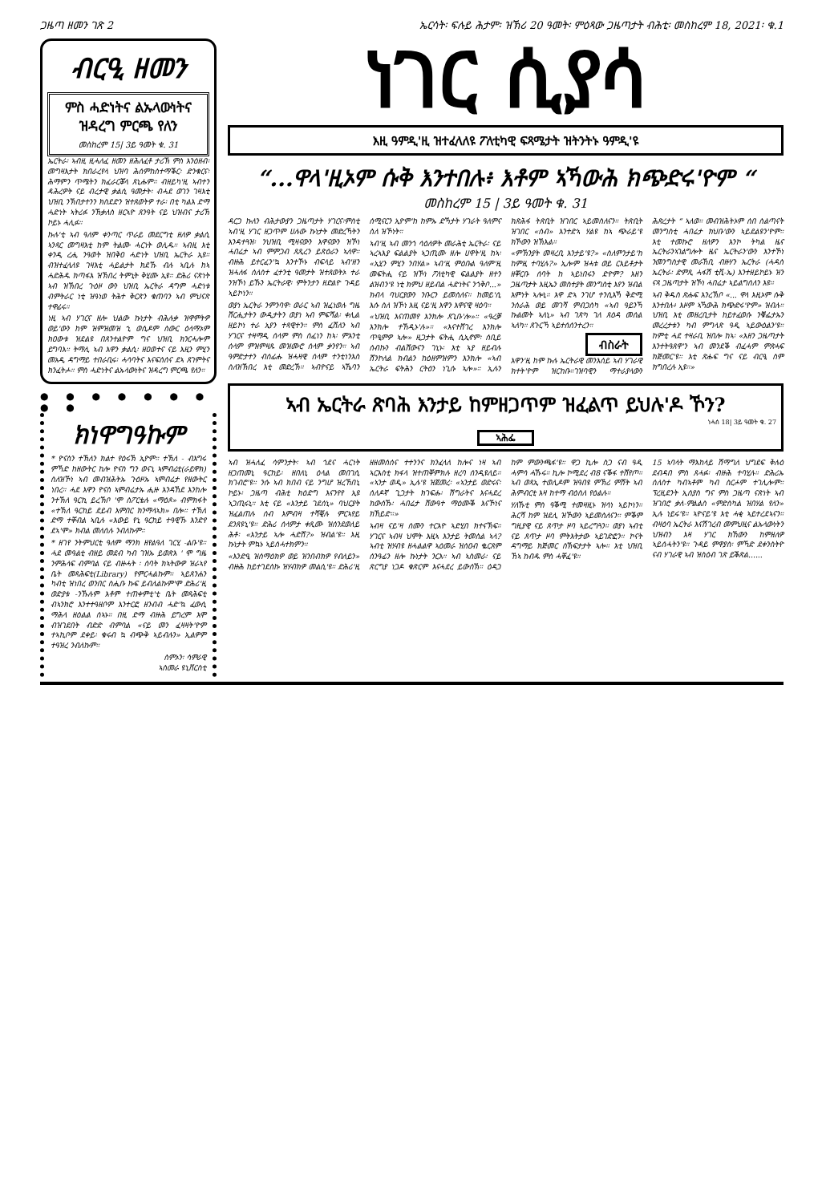ጋዜጣ ዘመን ገጽ 2 ኤርሳት፡ ፍሉይ ሕታም፡ ዝኽሪ 20 ዓመት፡ ምዕጻው ጋዜጣታት ብሕቲ፡ መስከረም 18, 2021፡ ቁ.1
ብርዒ ዘመን
ምስ ሓድነትና ልኡላውነትና ዝዳረግ ምርጫ የለን
መስከረም 15| 3ይ ዓመት ቁ. 31
ኤርትራ፡ ኣብዚ ዚሓለፈ ዘመን ዘሕለፈቶ ታሪኽ ምስ እንዕዘብ፡ መግዛእታት ክበራረየላ ህዝባ ሕሰምከስተማቕር፡ ድንቁርና፡ ሕማምን ጥሜትን ክፈራርቖላ ጸኒሑም። ብዘይካ'ዚ ኣብተን ዳሕረዎት ናይ ብረታዊ ቃልሲ ዓመታት፡ ብሓደ ወገን ገዛእቲ ህዝቢ ንኽበታተንን ክስደድን ዝተጸወትዎ ተራ፡ በቲ ካልእ ድማ ሓድነት ኣትሪፉ ንኽቃለስ ዘርኣዮ ጸንዓት ናይ ህዝብና ታሪኽ ኮይኑ ሓሊፉ።
ኩሉ'ቲ ኣብ ዓለም ቀንጣር ጥራይ መደርግቲ ዘለዎ ቃልሲ ኣንጻር መግዛእቲ ከም ትልሙ ሓርነት ወሊዱ። ኣብዚ እቲ ቀንዲ ረሒ ንዓወት ዝበቅዐ ሓድነት ህዝቢ ኤርትራ ኢዩ። ብዝተፈላለዩ ገዛእቲ ሓይልታት ክደኹ ብሉ ኣቢሉ ከኣ ሓድሕዱ ክጣፋእ ዝኽበረ ትምኒት ቅሂሙ ኢዩ። ድሕሪ ናጽነት ኣብ ዝኽበረ ጉዕዞ ውን ህዝቢ ኤርትራ ዳግም ሓድነቱ ብምትራር ነቲ ዝዓነወ ትሕተ ቅርጽን ቁጠባን ኣብ ምህናጽ ተዋፊሩ።
ነዚ ኣብ ሃገርና ዘሎ ህልው ኩነታት ብሕሉቃ ዝዋምትዎ ወይ'ውን ከም ዝምዝመዝ ኂ ወሲዶም ስውር ዕላማኦም ክዐውቱ ዝደልዩ በጸንተልዮም ግና ህዝቢ ክንርሓሎም ይግባእ። ትማሊ ኣብ እዋን ቃልሲ፡ ዘዐወተና ናይ እዚን ምሂን መአዲ ዳግማይ ተበራቢሩ፡ ሓሳባትና እናፍሰሰና ደኣ ጸገምትና ክንፈትሖ። ምስ ሓድነትና ልኡላውነትና ዝዳረግ ምርጫ የለን።
● ● ● ● ● ● ● ● ●
ክነዋግዓኩም
* ዮናስን ተኽለን ክልተ የዕሩኽ ኢዮም። ተኽለ - ብእግሩ ምኻድ ከዘውትር ከሎ ዮናስ ግን ወናኒ ኣምብሬቲ(ራይዋክ) ስለዝኾነ ኣብ መብዝሕትኡ ጉዕዞኡ ኣምብሬታ የዘውትር ነበረ። ሓደ እዋን ዮናስ ኣምብሬታኡ ሒዙ እንዳኸደ እንከሎ ንተኽለ ዓርኪ ይረኽቦ 'ሞ ስፖርቴሉ «ማዕጾ» ብምክፋት «ተኽለ ዓርከይ ደይብ እምበር ክንማላኣክ» በሎ። ተኽለ ድማ ተቐብል ኣቢሉ «እውይ የኒ ዓርከይ ተዓዊኹ እንድየ ደኣ'ሞ» ክብል መለሰሉ ንብለኩም።
* ዘገየ ንትምህርቲ ዓለም ማንክ ዘየልዓለ ገርሂ -ልቡ'ዩ። ሓደ መዓልቲ ብዘይ መደብ ካብ ገዝኡ ይወጽእ ' ሞ ግዜ ንምሕላፍ ብምባል ናይ ብዙሓት ፡ ሰባት ክኣትውዎ ዝራኣየ ቤት መጻሕፍቲ(Library) የምርሓልኩም። ኣይጸንሐን ካብቲ ዝነበረ ወንበር ስሒቡ ኩፍ ይብለልኩም'ሞ ድሕሪ'ዚ ወድያቱ -ንኹሉም እቶም ተጠቀምቲ'ቲ ቤት መጻሕፍቲ ብኣንክሮ እንተተዓዘቦም እንተርፎ ዘንብብ ሓድ'ኳ ፈውሲ ማሕላ ዘዕልል ሰኣኑ። በዚ ድማ ብዙሕ ይግረም እሞ ብዝገደበት ብድድ ብምባል «ናይ መን ፈዛዛት'ዮም ተኣኪቦም ደቀይ፡ ቁሩብ ኳ ብጭቅ ኣይብሉን» ኢልዎም ተዓዝረ ንብለኩም።
ስምኦን፡ ሳምራዊ
ኣስመራ ዩኒቨርስቲ
ነገር ሲያሳ
እዚ ዓምዲ'ዚ ዝተፈላለዩ ፖለቲካዊ ፍጻሜታት ዝትንትኑ ዓምዲ'ዩ
“...ዋላ'ዚኦም ሱቅ እንተበሉ፥ እቶም ኣኻውሕ ክጭድሩ'ዮም “
መስከረም 15 | 3ይ ዓመት ቁ. 31
ዳርጋ ኩለን ብሕታውያን ጋዜጣታት ሃገርና፡ምስቲ ኣብ'ዚ ሃገር ዘጋጥም ሀሉው ኩነታት መድረኻትን እንዳተጓዝ፡ ንህዝቢ ሚዛናውን እዋናውን ዝኾነ ሓበሬታ ኣብ ምምጋብ ጸጺረን ይጽዕራን ኣለዋ። ብዙሕ ይተርፈን'ኳ እንተኾኑ ብፍላይ ኣብ'ዘን ዝሓለፋ ሰለስተ ፈተንቲ ዓመታት ዝተጸወትኦ ተራ ንዝኾነ ይኹን ኤርትራዊ፡ ምትንታን ዘድልዮ ጉዳይ ኣይኮነን።
ወያነ ኤርትራ ንምንባዋ፡ ወራር ኣብ ዝፈነወሉ ግዜ ሽርሒታትን ውዲታትን ወያነ ኣብ ምፍሻል፡ ቀሊል ዘይኮነ ተራ ኢየን ተጻዊተን። ምስ ፈሽለን ኣብ ሃገርና ተዛማዲ ሰላም ምስ ሰፈነን ከኣ፡ ምእንቲ ሰላም ምዝምዛጹ መዝሙሮ ሰላም ቃንየን። ኣብ ዓምድታተን ብሰፊሑ ዝሓዛዊ ሰላም ተንቲነንእስ ስለዝኽበረ እቲ መድረኽ። ኣብዮናይ ኣኼባን ሰሚናርን ኢዮም'ከ ከምኡ ድኻታት ሃገራት ዓለምና ስለ ዝኾነት።
ኣብ'ዚ ኣብ መንጎ ሳዕለዎት መራሕቲ ኤርትራ፡ ናይ ኣረኣእያ ፍልልያት ኣጋጢሙ ዘሎ ሀዋት'ዚ ከኣ፡ «ኢሂን ምሂን ንበሃል» ኣብ'ዚ ምዕቡል ዓለም'ዚ መፍትሒ ናይ ዝኾነ ፖለቲካዊ ፍልልያት ዘተን ልዝብን'ዩ ነቲ ክምህ ዘይብል ሓድነትና ንጎቅቦ...» ክብላ ባህርያውን ንቡርን ይመስለና። ከመይ'ሲ እሱ ስለ ዝኾነ እዚ ናይ'ዚ እዋን እዋናዊ ዛዕባ።
«ህዝቢ እናጠመየ እንክሎ ጸጊቡ'ሎ»። «ዓረቓ እንክሎ ተኸዲኑ'ሉ»። «እናተሸገረ እንክሎ ጥዒምዎ ኣሎ» ዚጋታት ፍትሒ ሲኢኖም፡ ሰቢይ ሰብኩን ብልሽውናን ገኒኑ፡ እቲ ኣያ ዘይብሉ ሸንኮለል ክብልን ከዕዘምዝምን እንክሎ «ኣብ ኤርትራ ፍትሕን ርትዕን ነጊሱ ኣሎ»። ኢሉን ክጽሕፋ ትጽቢት ዝገበር ኣይመስለናን። ትጽቢት ዝገበር «ሰብ» እንተድኣ ሃልዩ ከኣ ጭራይ'ዩ ክኾውን ዝኽእል።
«ምኽንያት መዛረቢ እንታይ'ዩ?» «ስለምንታይ'ከ ከምዚ ተባሂሉ?» ኢሎም ዝሓቱ ወይ ርእይቶታት ዘቐርቡ ሰባት ከ ኣይነበሩን ድዮም? እዘን ጋዜጣታት እዚኤን መስተያት መንግስቲ እየን ዝብል እምነት ኣሎኒ። እዋ ድኣ ንገሆ ተንሲእኻ ቅድሚ ንሰራሕ ወይ መገሻ ምብጋስካ «ኣብ ዓይንኻ ኩልመት ኣለኒ» ኣብ ገጽካ ገለ ጸዕዳ መሰል ኣለካ። ጸጉርኻ ኣይተሰሰንተረን።
ብስራት
እዋን'ዚ ከም ኩሉ ኤርትራዊ መንእሰይ ኣብ ሃገራዊ ክተት'ዮም ዝርከቡ።ገዝባዊን ማተራያላውን ሕጽረታት “ ኣለወ። መብዝሕትኦም ሰበ ስልጣናት መንግስቲ ሓበሬታ ክህቡ'ውን ኣይደልዩን'ዮም። እቲ ተመኩሮ ዘለዎን እንኮ ትካል ዜና ኤርትራንኣገልግሎት ዜና ኤርትራን'ውን እንተኾነ ንመንግስታዊ መራኸቢ ብዙሃን ኤርትራ (ሓዳስ ኤርትራ፡ ድምጺ ሓፋሽ ቲቪ-ኤ) እንተዘይኮይኑ ዝን ናጻ ጋዜጣታት ዝኾነ ሓበሬታ ኣይልግሰለን እዩ።
ኣብ ቅዱስ ጽሑፍ እንረኽቦ «... ዋላ እዚኦም ሱቅ እንተበሉ፥ እዞም ኣኻውሕ ክጭድሩ'ዮም» ዝብሉ። ህዝቢ እቲ መዘረቢታት ከይተፈወሱ ንቑፌታኡን መረረታቱን ካብ ምግላጽ ዓዲ ኣይውዕልን'ዩ። ከምቲ ሓደ ተዛራቢ ዝበሎ ከኣ፡ «እዘን ጋዜጣታት እንተትዓጸዋ'ን ኣብ መንደቕ ብፈሓም ምጽሓፍ ክጅመር'ዩ። እቲ ጽሑፍ ግና ናይ ብርዒ ስም ክግበረሉ ኢዩ።»
ኣብ ኤርትራ ጽባሕ እንታይ ከምዘጋጥም ዝፈልጥ ይህሉ'ዶ ኾን?
ነሓሰ 18| 3ይ ዓመት ቁ. 27
ኣሕፌ
ኣብ ዝሓለፈ ሳምንታት፡ ኣብ ጎደና ሓርነት ዘጋጠመኒ ዓርከይ፡ ዘበለኒ ዕላል መበገሲ ክገብሮ'ዩ። ንሱ ኣብ ክበብ ናይ ንግሆ ዝረኸበኒ ኮይኑ፡ ጋዜጣ ብሕቲ ክዕድግ እናንየየ ኢዩ ኣጋጢሩኒ። እቲ ናይ «እንታይ ገደሰኒ» ባህርያት ዝፈልጠሉ ሰብ እምብዛ ተሻቒሉ ምርኣየይ ደንጸዩኒ'ዩ። ድሕሪ ሰላምታ ቀጺሙ ዝሰንደወለይ ሕቶ፡ «እንታይ ኣሎ ሓድሽ?» ዝብል'ዩ። እዚ ኩነታት ምኳኑ ኣይሰሓተክምን።
«እንድዒ ዝሰማዕክዎ ወይ ዝንበብክዎ የብለይን» ብዙሕ ከይተገደስኩ ዝሃብክዎ መልሲ'ዩ። ድሕሪ'ዚ ዘዘመሰሰና ተተንንና ክንፈላለ ከሎና ነዛ ኣብ ኣርእስቲ ክፋላ ዝተጠቐምክሉ ዘረባ ሰንዲዩለይ። «ኣንታ ወዲ» ኢሉ'ዩ ዝጀመረ፡ «ኣንታይ ወድሩና፡ ሰለዶኛ ጊጋታት ክገፍሑ፡ ሽግራትና እናሓደረ ክውሰኹ፡ ሓበሬታ ሸውዓተ ማዕሙቕ እናኾነና ክኸይድ።»
ኣብዛ ናይ'ዛ ሰሙን ተርእዮ ኣድሂበ ክተናኽፍ። ሃገርና ኣብዛ ህሞት እዚኣ እንታይ ትመስል ኣላ? ኣብቲ ዝሃብዩ ዘሓልልዋ ኣዕመራ ዝሰዐብ ቈርጸም ሰንዓፊን ዘሎ ኩነታት ንርእ። ኣብ ኣስመራ፡ ናይ ጽርግያ ነጋዶ ቁጽርም እናሓደረ ይውሰኽ። ዕዳጋ ከም ምውንጫፋ'ዩ። ዋጋ ኪሎ ስጋ ናብ ዓዲ ሓምሳ ሓኹሩ። ኪሎ ኮሚደረ ብ8 ናቕፋ ተሸየጦ። ኣብ ወጻኢ ተወሊዶም ዝዓበዩ ምኽሪ ምሽት ኣብ ሕምብርቲ እዛ ከተማ ብዕስለ የዕልሉ።
ሃለኹቲ ምስ ዓቕሚ ተመዛዚኑ ዝሳነ ኣይኮነን። ሕርሻ ከም ዝደሊ ዝኾውን ኣይመስለናን። ምቕም ግዚያዊ ናይ ጸጥታ ዞባ ኣይረግጓን። ወያነ ኣብቲ ናይ ጸጥታ ዞባ ምትእትታው ኣይገድፎን። ኮናት ዳግማይ ክጅመር ስኽፍታታት ኣሎ። እቲ ህዝቢ ኸኣ ከብዱ ምስ ሓቐፈ'ዩ።
15 ኣባላት ማእከላይ ሽማግለ ህግደፍ ቅሉዕ ደብዳበ ምስ ጸሓፉ፡ ብዙሕ ተባሂሉ። ድሕሪኡ ሰለስተ ካብኣቶም ካብ ስርሖም ተገሊሎም። ፕረዚደንት ኢሰያስ ግና ምስ ጋዜጣ ናጽነት ኣብ ዝገበሮ ቃለ-ምልልስ «ምድስካል ዝበሃል የለን» ኢሉ ነይሩ'ዩ። ኣዮናይ'ዩ እቲ ሓቂ ኣይተረደኣናን። ብዛዕባ ኤርትራ እናሽገረብ መምህዚና ልኡላውነትን ህዝብን እዛ ሃገር ክኸውን ከምዘለዎ ኣይሰሓትን'ዩ። ጉዳይ ምዋያስ፡ ምኻድ ደቀንስትዮ ናብ ሃገራዊ ኣብ ዝስዕብ ገጽ ይቕጽል......